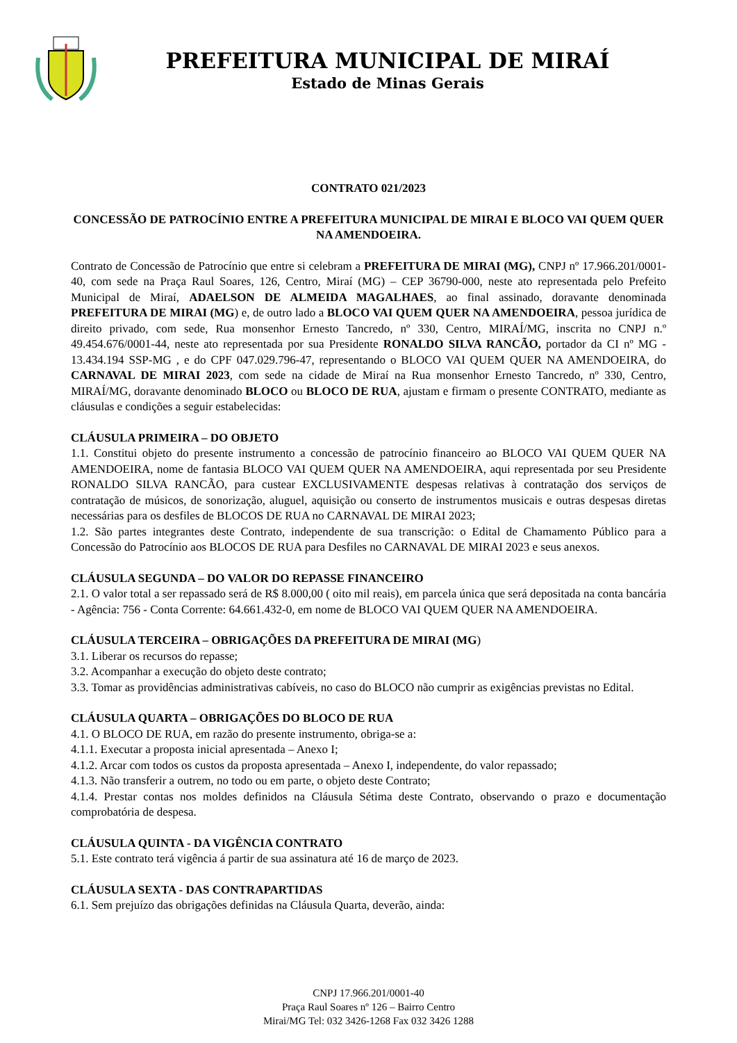PREFEITURA MUNICIPAL DE MIRAÍ
Estado de Minas Gerais
CONTRATO 021/2023
CONCESSÃO DE PATROCÍNIO ENTRE A PREFEITURA MUNICIPAL DE MIRAI E BLOCO VAI QUEM QUER NA AMENDOEIRA.
Contrato de Concessão de Patrocínio que entre si celebram a PREFEITURA DE MIRAI (MG), CNPJ nº 17.966.201/0001-40, com sede na Praça Raul Soares, 126, Centro, Miraí (MG) – CEP 36790-000, neste ato representada pelo Prefeito Municipal de Miraí, ADAELSON DE ALMEIDA MAGALHAES, ao final assinado, doravante denominada PREFEITURA DE MIRAI (MG) e, de outro lado a BLOCO VAI QUEM QUER NA AMENDOEIRA, pessoa jurídica de direito privado, com sede, Rua monsenhor Ernesto Tancredo, nº 330, Centro, MIRAÍ/MG, inscrita no CNPJ n.º 49.454.676/0001-44, neste ato representada por sua Presidente RONALDO SILVA RANCÃO, portador da CI nº MG - 13.434.194 SSP-MG , e do CPF 047.029.796-47, representando o BLOCO VAI QUEM QUER NA AMENDOEIRA, do CARNAVAL DE MIRAI 2023, com sede na cidade de Miraí na Rua monsenhor Ernesto Tancredo, nº 330, Centro, MIRAÍ/MG, doravante denominado BLOCO ou BLOCO DE RUA, ajustam e firmam o presente CONTRATO, mediante as cláusulas e condições a seguir estabelecidas:
CLÁUSULA PRIMEIRA – DO OBJETO
1.1. Constitui objeto do presente instrumento a concessão de patrocínio financeiro ao BLOCO VAI QUEM QUER NA AMENDOEIRA, nome de fantasia BLOCO VAI QUEM QUER NA AMENDOEIRA, aqui representada por seu Presidente RONALDO SILVA RANCÃO, para custear EXCLUSIVAMENTE despesas relativas à contratação dos serviços de contratação de músicos, de sonorização, aluguel, aquisição ou conserto de instrumentos musicais e outras despesas diretas necessárias para os desfiles de BLOCOS DE RUA no CARNAVAL DE MIRAI 2023;
1.2. São partes integrantes deste Contrato, independente de sua transcrição: o Edital de Chamamento Público para a Concessão do Patrocínio aos BLOCOS DE RUA para Desfiles no CARNAVAL DE MIRAI 2023 e seus anexos.
CLÁUSULA SEGUNDA – DO VALOR DO REPASSE FINANCEIRO
2.1. O valor total a ser repassado será de R$ 8.000,00 ( oito mil reais), em parcela única que será depositada na conta bancária - Agência: 756 - Conta Corrente: 64.661.432-0, em nome de BLOCO VAI QUEM QUER NA AMENDOEIRA.
CLÁUSULA TERCEIRA – OBRIGAÇÕES DA PREFEITURA DE MIRAI (MG)
3.1. Liberar os recursos do repasse;
3.2. Acompanhar a execução do objeto deste contrato;
3.3. Tomar as providências administrativas cabíveis, no caso do BLOCO não cumprir as exigências previstas no Edital.
CLÁUSULA QUARTA – OBRIGAÇÕES DO BLOCO DE RUA
4.1. O BLOCO DE RUA, em razão do presente instrumento, obriga-se a:
4.1.1. Executar a proposta inicial apresentada – Anexo I;
4.1.2. Arcar com todos os custos da proposta apresentada – Anexo I, independente, do valor repassado;
4.1.3. Não transferir a outrem, no todo ou em parte, o objeto deste Contrato;
4.1.4. Prestar contas nos moldes definidos na Cláusula Sétima deste Contrato, observando o prazo e documentação comprobatória de despesa.
CLÁUSULA QUINTA - DA VIGÊNCIA CONTRATO
5.1. Este contrato terá vigência á partir de sua assinatura até 16 de março de 2023.
CLÁUSULA SEXTA - DAS CONTRAPARTIDAS
6.1. Sem prejuízo das obrigações definidas na Cláusula Quarta, deverão, ainda:
CNPJ 17.966.201/0001-40
Praça Raul Soares nº 126 – Bairro Centro
Mirai/MG Tel: 032 3426-1268 Fax 032 3426 1288